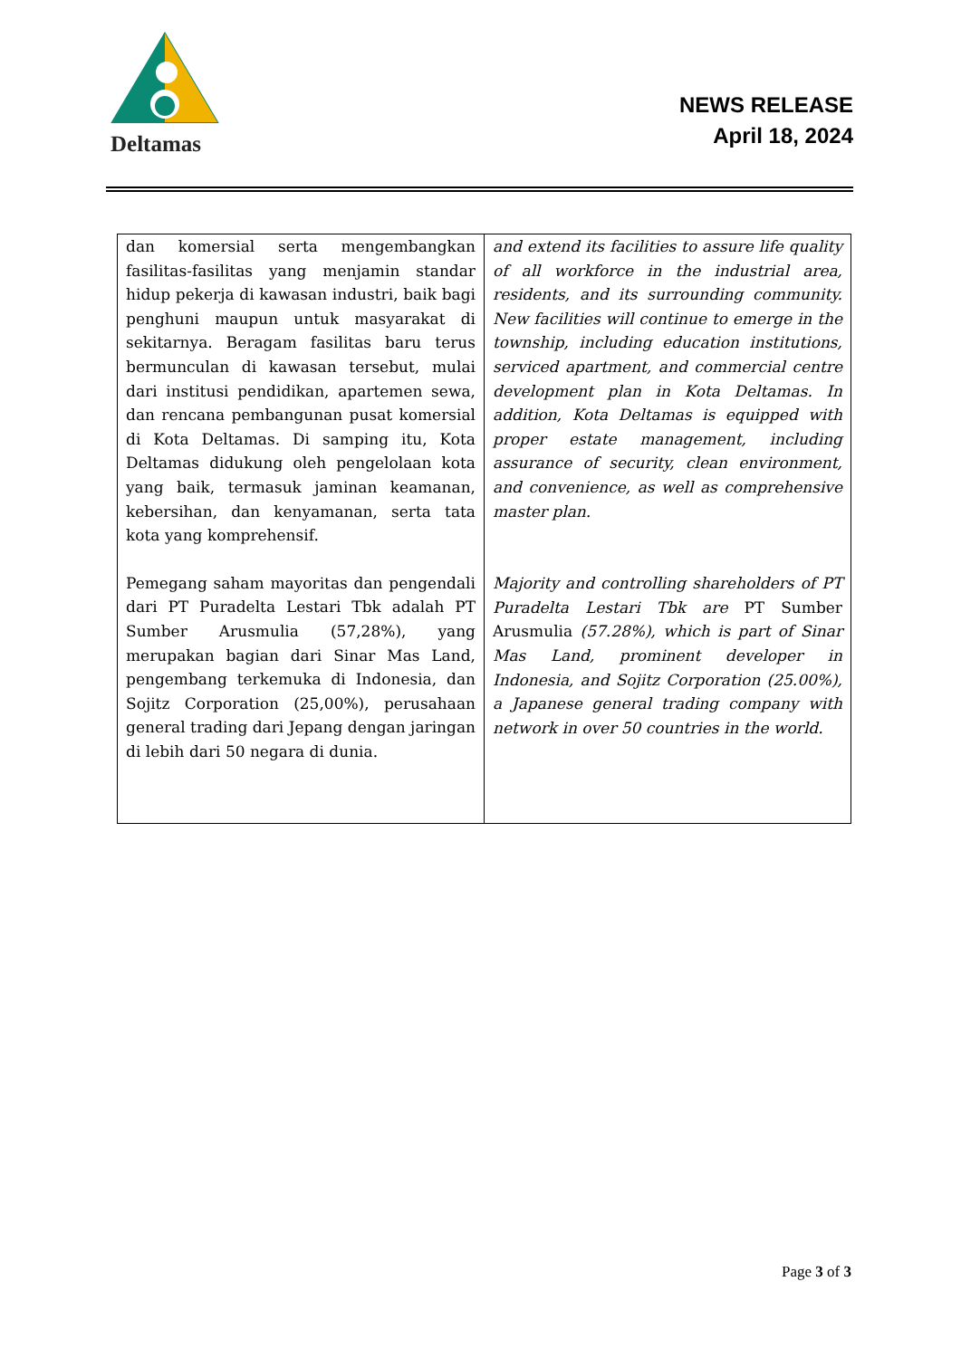Deltamas
NEWS RELEASE
April 18, 2024
| dan komersial serta mengembangkan fasilitas-fasilitas yang menjamin standar hidup pekerja di kawasan industri, baik bagi penghuni maupun untuk masyarakat di sekitarnya. Beragam fasilitas baru terus bermunculan di kawasan tersebut, mulai dari institusi pendidikan, apartemen sewa, dan rencana pembangunan pusat komersial di Kota Deltamas. Di samping itu, Kota Deltamas didukung oleh pengelolaan kota yang baik, termasuk jaminan keamanan, kebersihan, dan kenyamanan, serta tata kota yang komprehensif. Pemegang saham mayoritas dan pengendali dari PT Puradelta Lestari Tbk adalah PT Sumber Arusmulia (57,28%), yang merupakan bagian dari Sinar Mas Land, pengembang terkemuka di Indonesia, dan Sojitz Corporation (25,00%), perusahaan general trading dari Jepang dengan jaringan di lebih dari 50 negara di dunia. | and extend its facilities to assure life quality of all workforce in the industrial area, residents, and its surrounding community. New facilities will continue to emerge in the township, including education institutions, serviced apartment, and commercial centre development plan in Kota Deltamas. In addition, Kota Deltamas is equipped with proper estate management, including assurance of security, clean environment, and convenience, as well as comprehensive master plan. Majority and controlling shareholders of PT Puradelta Lestari Tbk are PT Sumber Arusmulia (57.28%), which is part of Sinar Mas Land, prominent developer in Indonesia, and Sojitz Corporation (25.00%), a Japanese general trading company with network in over 50 countries in the world. |
Page 3 of 3